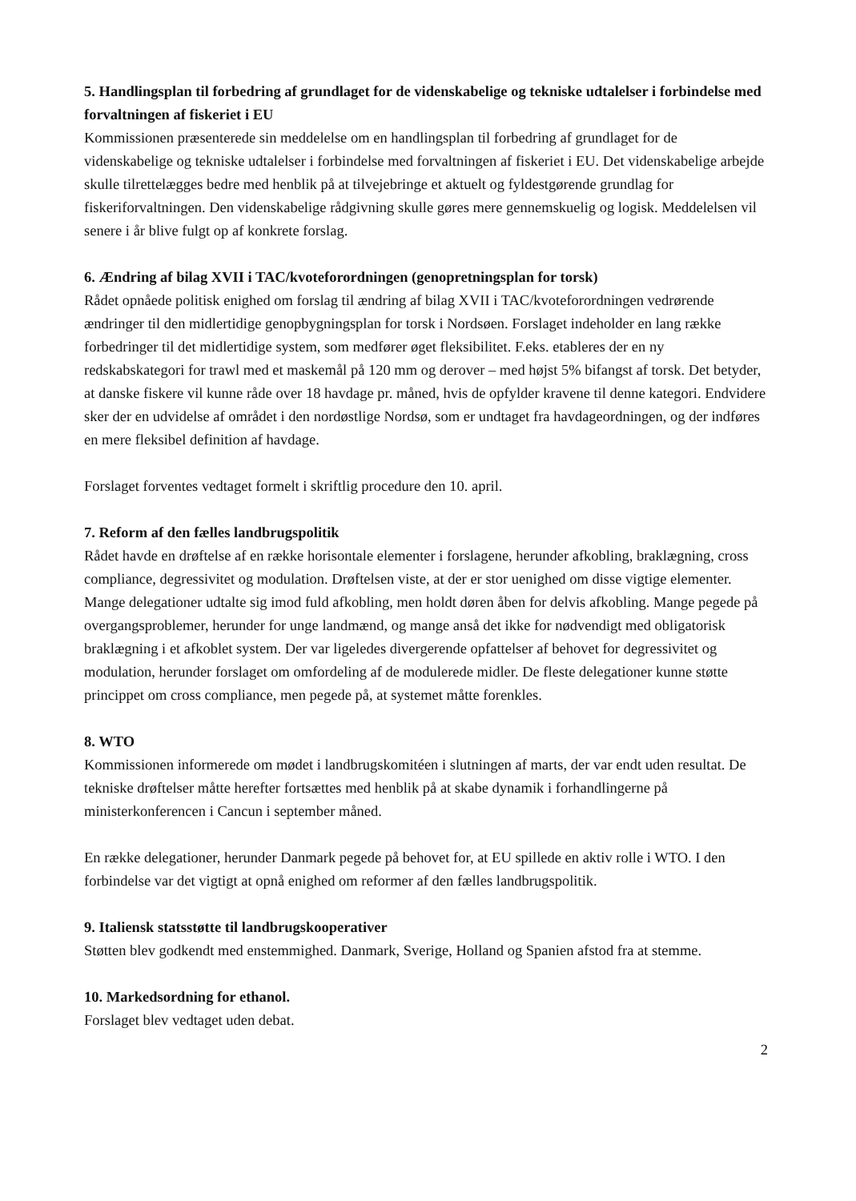5. Handlingsplan til forbedring af grundlaget for de videnskabelige og tekniske udtalelser i forbindelse med forvaltningen af fiskeriet i EU
Kommissionen præsenterede sin meddelelse om en handlingsplan til forbedring af grundlaget for de videnskabelige og tekniske udtalelser i forbindelse med forvaltningen af fiskeriet i EU. Det videnskabelige arbejde skulle tilrettelægges bedre med henblik på at tilvejebringe et aktuelt og fyldestgørende grundlag for fiskeriforvaltningen. Den videnskabelige rådgivning skulle gøres mere gennemskuelig og logisk. Meddelelsen vil senere i år blive fulgt op af konkrete forslag.
6. Ændring af bilag XVII i TAC/kvoteforordningen (genopretningsplan for torsk)
Rådet opnåede politisk enighed om forslag til ændring af bilag XVII i TAC/kvoteforordningen vedrørende ændringer til den midlertidige genopbygningsplan for torsk i Nordsøen. Forslaget indeholder en lang række forbedringer til det midlertidige system, som medfører øget fleksibilitet. F.eks. etableres der en ny redskabskategori for trawl med et maskemål på 120 mm og derover – med højst 5% bifangst af torsk. Det betyder, at danske fiskere vil kunne råde over 18 havdage pr. måned, hvis de opfylder kravene til denne kategori. Endvidere sker der en udvidelse af området i den nordøstlige Nordsø, som er undtaget fra havdageordningen, og der indføres en mere fleksibel definition af havdage.
Forslaget forventes vedtaget formelt i skriftlig procedure den 10. april.
7. Reform af den fælles landbrugspolitik
Rådet havde en drøftelse af en række horisontale elementer i forslagene, herunder afkobling, braklægning, cross compliance, degressivitet og modulation. Drøftelsen viste, at der er stor uenighed om disse vigtige elementer. Mange delegationer udtalte sig imod fuld afkobling, men holdt døren åben for delvis afkobling. Mange pegede på overgangsproblemer, herunder for unge landmænd, og mange anså det ikke for nødvendigt med obligatorisk braklægning i et afkoblet system. Der var ligeledes divergerende opfattelser af behovet for degressivitet og modulation, herunder forslaget om omfordeling af de modulerede midler. De fleste delegationer kunne støtte princippet om cross compliance, men pegede på, at systemet måtte forenkles.
8. WTO
Kommissionen informerede om mødet i landbrugskomitéen i slutningen af marts, der var endt uden resultat. De tekniske drøftelser måtte herefter fortsættes med henblik på at skabe dynamik i forhandlingerne på ministerkonferencen i Cancun i september måned.
En række delegationer, herunder Danmark pegede på behovet for, at EU spillede en aktiv rolle i WTO. I den forbindelse var det vigtigt at opnå enighed om reformer af den fælles landbrugspolitik.
9. Italiensk statsstøtte til landbrugskooperativer
Støtten blev godkendt med enstemmighed. Danmark, Sverige, Holland og Spanien afstod fra at stemme.
10. Markedsordning for ethanol.
Forslaget blev vedtaget uden debat.
2